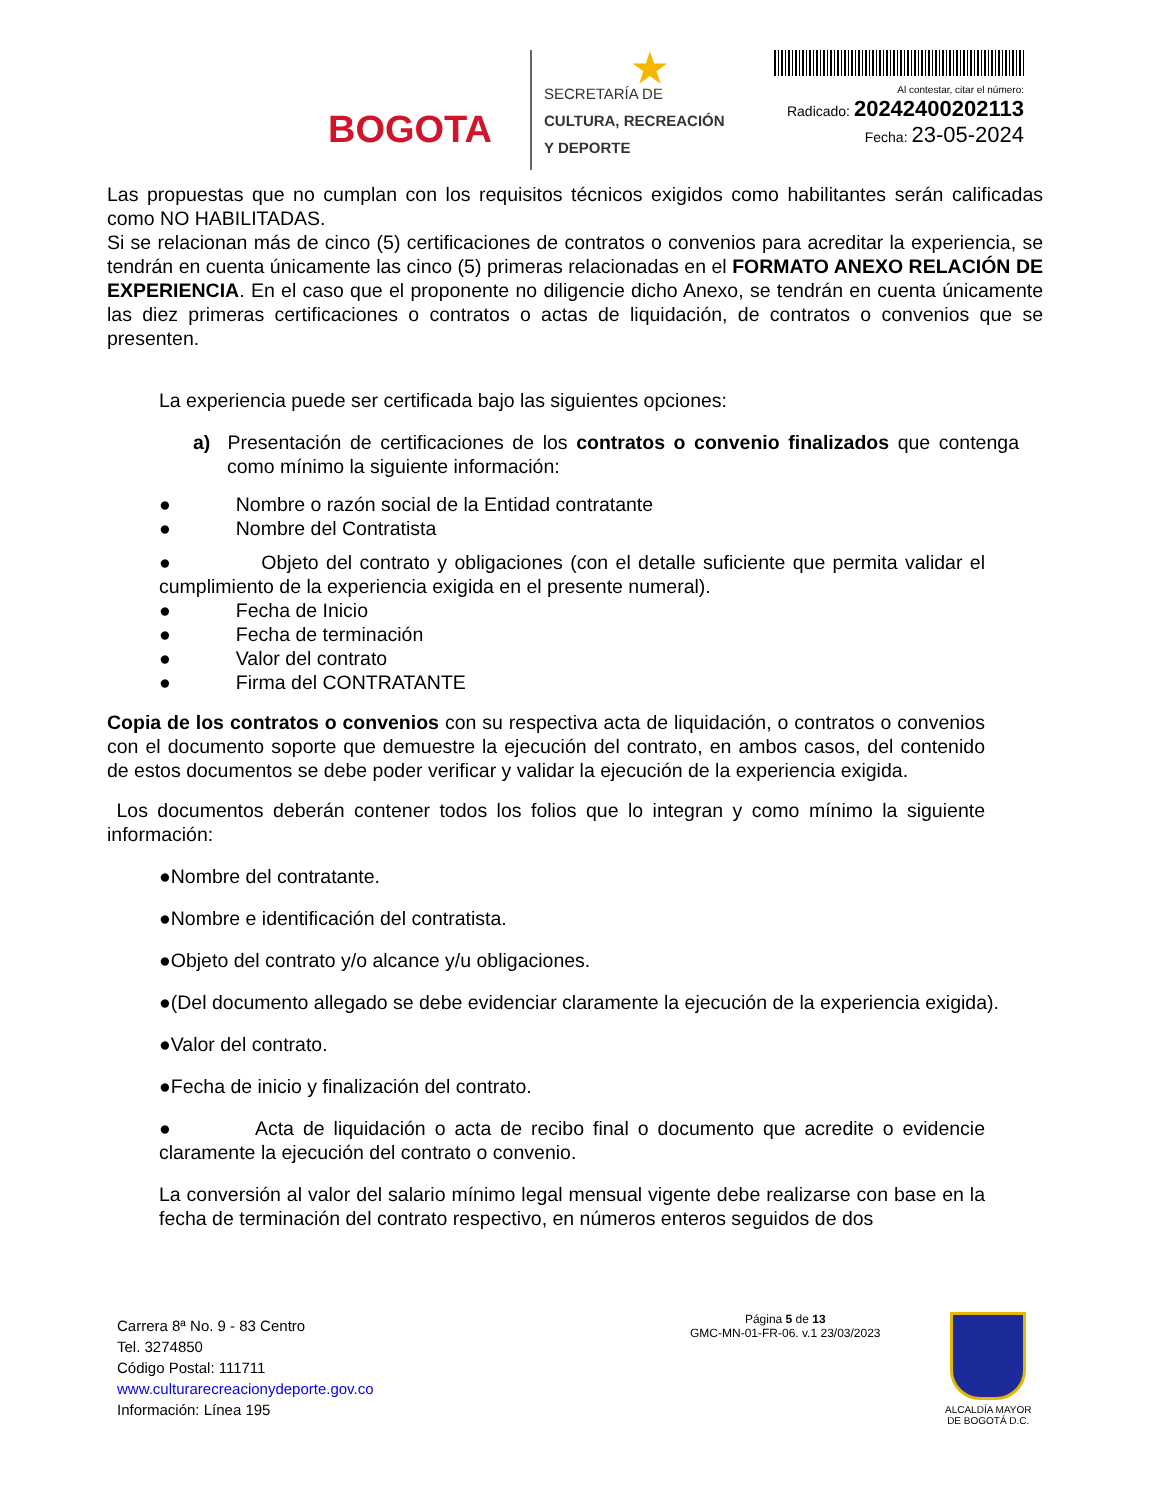BOGOTA★
SECRETARÍA DE
CULTURA, RECREACIÓN
Y DEPORTE
Al contestar, citar el número:
Radicado: 20242400202113
Fecha: 23-05-2024
Las propuestas que no cumplan con los requisitos técnicos exigidos como habilitantes serán calificadas como NO HABILITADAS.
Si se relacionan más de cinco (5) certificaciones de contratos o convenios para acreditar la experiencia, se tendrán en cuenta únicamente las cinco (5) primeras relacionadas en el FORMATO ANEXO RELACIÓN DE EXPERIENCIA. En el caso que el proponente no diligencie dicho Anexo, se tendrán en cuenta únicamente las diez primeras certificaciones o contratos o actas de liquidación, de contratos o convenios que se presenten.
La experiencia puede ser certificada bajo las siguientes opciones:
a) Presentación de certificaciones de los contratos o convenio finalizados que contenga como mínimo la siguiente información:
● Nombre o razón social de la Entidad contratante
● Nombre del Contratista
● Objeto del contrato y obligaciones (con el detalle suficiente que permita validar el cumplimiento de la experiencia exigida en el presente numeral).
● Fecha de Inicio
● Fecha de terminación
● Valor del contrato
● Firma del CONTRATANTE
Copia de los contratos o convenios con su respectiva acta de liquidación, o contratos o convenios con el documento soporte que demuestre la ejecución del contrato, en ambos casos, del contenido de estos documentos se debe poder verificar y validar la ejecución de la experiencia exigida.
Los documentos deberán contener todos los folios que lo integran y como mínimo la siguiente información:
●Nombre del contratante.
●Nombre e identificación del contratista.
●Objeto del contrato y/o alcance y/u obligaciones.
●(Del documento allegado se debe evidenciar claramente la ejecución de la experiencia exigida).
●Valor del contrato.
●Fecha de inicio y finalización del contrato.
● Acta de liquidación o acta de recibo final o documento que acredite o evidencie claramente la ejecución del contrato o convenio.
La conversión al valor del salario mínimo legal mensual vigente debe realizarse con base en la fecha de terminación del contrato respectivo, en números enteros seguidos de dos
Carrera 8ª No. 9 - 83 Centro
Tel. 3274850
Código Postal: 111711
www.culturarecreacionydeporte.gov.co
Información: Línea 195
Página 5 de 13
GMC-MN-01-FR-06. v.1 23/03/2023
ALCALDÍA MAYOR
DE BOGOTÁ D.C.